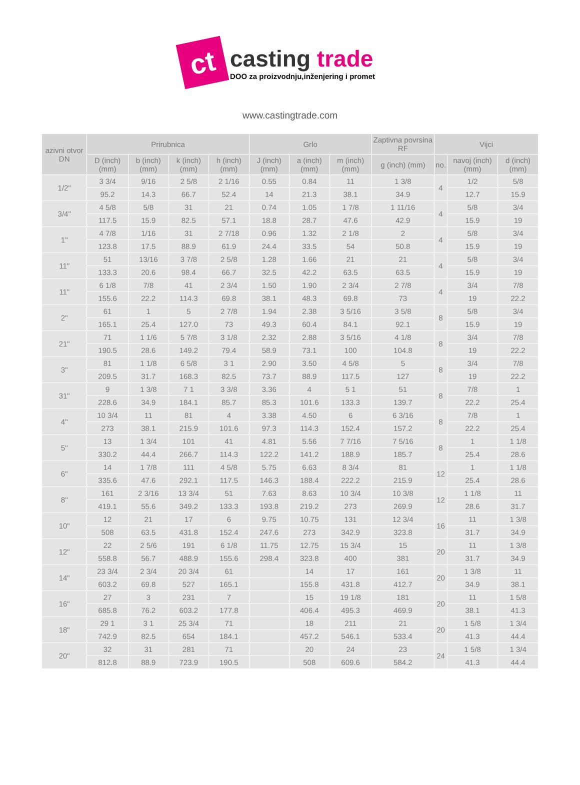ct
casting trade
DOO za proizvodnju,inženjering i promet
www.castingtrade.com
| azivni otvor DN | Prirubnica | | | | Grlo | | | Zaptivna povrsina RF | Vijci | | |
| --- | --- | --- | --- | --- | --- | --- | --- | --- | --- | --- | --- |
| | D (inch) (mm) | b (inch) (mm) | k (inch) (mm) | h (inch) (mm) | J (inch) (mm) | a (inch) (mm) | m (inch) (mm) | g (inch) (mm) | no. | navoj (inch) (mm) | d (inch) (mm) |
| 1/2" | 3 3/4 | 9/16 | 2 5/8 | 2 1/16 | 0.55 | 0.84 | 11 | 1 3/8 | 4 | 1/2 | 5/8 |
| | 95.2 | 14.3 | 66.7 | 52.4 | 14 | 21.3 | 38.1 | 34.9 | | 12.7 | 15.9 |
| 3/4" | 4 5/8 | 5/8 | 31 | 21 | 0.74 | 1.05 | 1 7/8 | 1 11/16 | 4 | 5/8 | 3/4 |
| | 117.5 | 15.9 | 82.5 | 57.1 | 18.8 | 28.7 | 47.6 | 42.9 | | 15.9 | 19 |
| 1" | 4 7/8 | 1/16 | 31 | 2 7/18 | 0.96 | 1.32 | 2 1/8 | 2 | 4 | 5/8 | 3/4 |
| | 123.8 | 17.5 | 88.9 | 61.9 | 24.4 | 33.5 | 54 | 50.8 | | 15.9 | 19 |
| 11" | 51 | 13/16 | 3 7/8 | 2 5/8 | 1.28 | 1.66 | 21 | 21 | 4 | 5/8 | 3/4 |
| | 133.3 | 20.6 | 98.4 | 66.7 | 32.5 | 42.2 | 63.5 | 63.5 | | 15.9 | 19 |
| 11" | 6 1/8 | 7/8 | 41 | 2 3/4 | 1.50 | 1.90 | 2 3/4 | 2 7/8 | 4 | 3/4 | 7/8 |
| | 155.6 | 22.2 | 114.3 | 69.8 | 38.1 | 48.3 | 69.8 | 73 | | 19 | 22.2 |
| 2" | 61 | 1 | 5 | 2 7/8 | 1.94 | 2.38 | 3 5/16 | 3 5/8 | 8 | 5/8 | 3/4 |
| | 165.1 | 25.4 | 127.0 | 73 | 49.3 | 60.4 | 84.1 | 92.1 | | 15.9 | 19 |
| 21" | 71 | 1 1/6 | 5 7/8 | 3 1/8 | 2.32 | 2.88 | 3 5/16 | 4 1/8 | 8 | 3/4 | 7/8 |
| | 190.5 | 28.6 | 149.2 | 79.4 | 58.9 | 73.1 | 100 | 104.8 | | 19 | 22.2 |
| 3" | 81 | 1 1/8 | 6 5/8 | 3 1 | 2.90 | 3.50 | 4 5/8 | 5 | 8 | 3/4 | 7/8 |
| | 209.5 | 31.7 | 168.3 | 82.5 | 73.7 | 88.9 | 117.5 | 127 | | 19 | 22.2 |
| 31" | 9 | 1 3/8 | 7 1 | 3 3/8 | 3.36 | 4 | 5 1 | 51 | 8 | 7/8 | 1 |
| | 228.6 | 34.9 | 184.1 | 85.7 | 85.3 | 101.6 | 133.3 | 139.7 | | 22.2 | 25.4 |
| 4" | 10 3/4 | 11 | 81 | 4 | 3.38 | 4.50 | 6 | 6 3/16 | 8 | 7/8 | 1 |
| | 273 | 38.1 | 215.9 | 101.6 | 97.3 | 114.3 | 152.4 | 157.2 | | 22.2 | 25.4 |
| 5" | 13 | 1 3/4 | 101 | 41 | 4.81 | 5.56 | 7 7/16 | 7 5/16 | 8 | 1 | 1 1/8 |
| | 330.2 | 44.4 | 266.7 | 114.3 | 122.2 | 141.2 | 188.9 | 185.7 | | 25.4 | 28.6 |
| 6" | 14 | 1 7/8 | 111 | 4 5/8 | 5.75 | 6.63 | 8 3/4 | 81 | 12 | 1 | 1 1/8 |
| | 335.6 | 47.6 | 292.1 | 117.5 | 146.3 | 188.4 | 222.2 | 215.9 | | 25.4 | 28.6 |
| 8" | 161 | 2 3/16 | 13 3/4 | 51 | 7.63 | 8.63 | 10 3/4 | 10 3/8 | 12 | 1 1/8 | 11 |
| | 419.1 | 55.6 | 349.2 | 133.3 | 193.8 | 219.2 | 273 | 269.9 | | 28.6 | 31.7 |
| 10" | 12 | 21 | 17 | 6 | 9.75 | 10.75 | 131 | 12 3/4 | 16 | 11 | 1 3/8 |
| | 508 | 63.5 | 431.8 | 152.4 | 247.6 | 273 | 342.9 | 323.8 | | 31.7 | 34.9 |
| 12" | 22 | 2 5/6 | 191 | 6 1/8 | 11.75 | 12.75 | 15 3/4 | 15 | 20 | 11 | 1 3/8 |
| | 558.8 | 56.7 | 488.9 | 155.6 | 298.4 | 323.8 | 400 | 381 | | 31.7 | 34.9 |
| 14" | 23 3/4 | 2 3/4 | 20 3/4 | 61 | | 14 | 17 | 161 | 20 | 1 3/8 | 11 |
| | 603.2 | 69.8 | 527 | 165.1 | | 155.8 | 431.8 | 412.7 | | 34.9 | 38.1 |
| 16" | 27 | 3 | 231 | 7 | | 15 | 19 1/8 | 181 | 20 | 11 | 1 5/8 |
| | 685.8 | 76.2 | 603.2 | 177.8 | | 406.4 | 495.3 | 469.9 | | 38.1 | 41.3 |
| 18" | 29 1 | 3 1 | 25 3/4 | 71 | | 18 | 211 | 21 | 20 | 1 5/8 | 1 3/4 |
| | 742.9 | 82.5 | 654 | 184.1 | | 457.2 | 546.1 | 533.4 | | 41.3 | 44.4 |
| 20" | 32 | 31 | 281 | 71 | | 20 | 24 | 23 | 24 | 1 5/8 | 1 3/4 |
| | 812.8 | 88.9 | 723.9 | 190.5 | | 508 | 609.6 | 584.2 | | 41.3 | 44.4 |